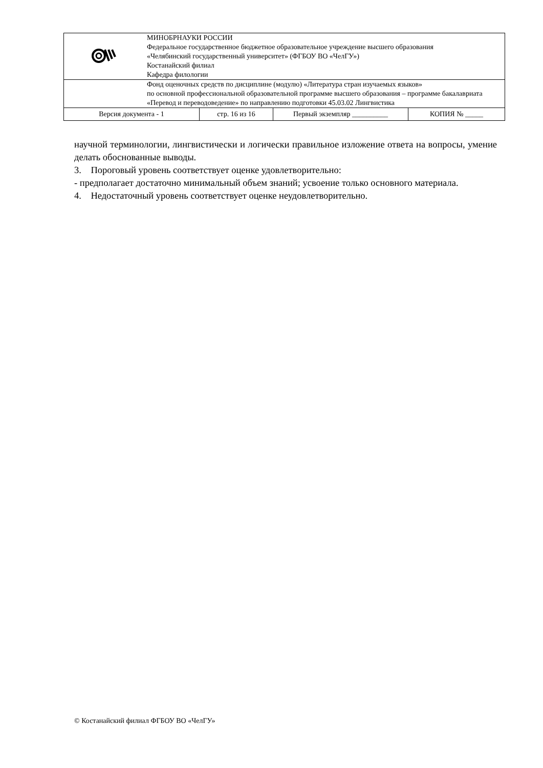| | МИНОБРНАУКИ РОССИИ Федеральное государственное бюджетное образовательное учреждение высшего образования «Челябинский государственный университет» (ФГБОУ ВО «ЧелГУ») Костанайский филиал Кафедра филологии | | | |
| | Фонд оценочных средств по дисциплине (модулю) «Литература стран изучаемых языков» по основной профессиональной образовательной программе высшего образования – программе бакалавриата «Перевод и переводоведение» по направлению подготовки 45.03.02 Лингвистика | | | |
| Версия документа - 1 | | стр. 16 из 16 | Первый экземпляр __________ | КОПИЯ № _____ |
научной терминологии, лингвистически и логически правильное изложение ответа на вопросы, умение делать обоснованные выводы.
3. Пороговый уровень соответствует оценке удовлетворительно:
- предполагает достаточно минимальный объем знаний; усвоение только основного материала.
4. Недостаточный уровень соответствует оценке неудовлетворительно.
© Костанайский филиал ФГБОУ ВО «ЧелГУ»